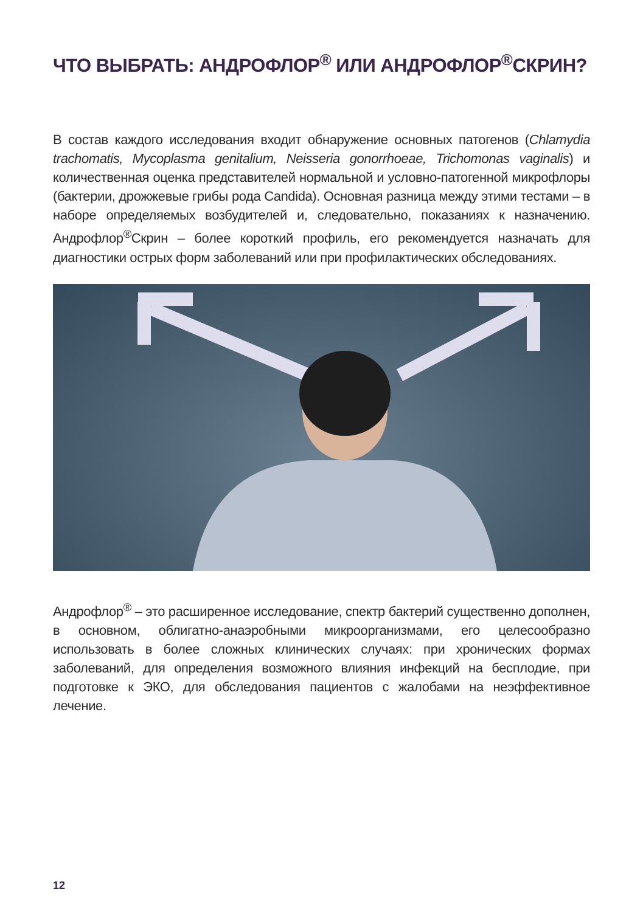ЧТО ВЫБРАТЬ: АНДРОФЛОР<sup>®</sup> ИЛИ АНДРОФЛОР<sup>®</sup>СКРИН?
В состав каждого исследования входит обнаружение основных патогенов (Chlamydia trachomatis, Mycoplasma genitalium, Neisseria gonorrhoeae, Trichomonas vaginalis) и количественная оценка представителей нормальной и условно-патогенной микрофлоры (бактерии, дрожжевые грибы рода Candida). Основная разница между этими тестами – в наборе определяемых возбудителей и, следовательно, показаниях к назначению. Андрофлор<sup>®</sup>Скрин – более короткий профиль, его рекомендуется назначать для диагностики острых форм заболеваний или при профилактических обследованиях.
Андрофлор<sup>®</sup> – это расширенное исследование, спектр бактерий существенно дополнен, в основном, облигатно-анаэробными микроорганизмами, его целесообразно использовать в более сложных клинических случаях: при хронических формах заболеваний, для определения возможного влияния инфекций на бесплодие, при подготовке к ЭКО, для обследования пациентов с жалобами на неэффективное лечение.
12